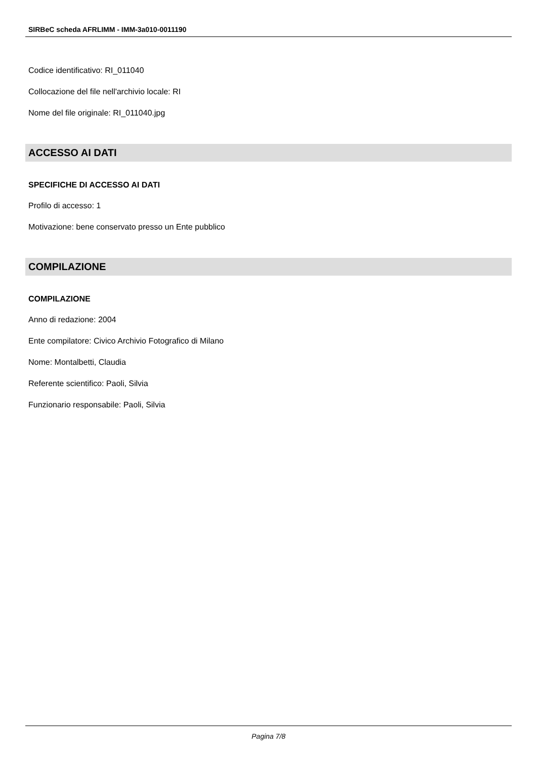SIRBeC scheda AFRLIMM - IMM-3a010-0011190
Codice identificativo: RI_011040
Collocazione del file nell'archivio locale: RI
Nome del file originale: RI_011040.jpg
ACCESSO AI DATI
SPECIFICHE DI ACCESSO AI DATI
Profilo di accesso: 1
Motivazione: bene conservato presso un Ente pubblico
COMPILAZIONE
COMPILAZIONE
Anno di redazione: 2004
Ente compilatore: Civico Archivio Fotografico di Milano
Nome: Montalbetti, Claudia
Referente scientifico: Paoli, Silvia
Funzionario responsabile: Paoli, Silvia
Pagina 7/8